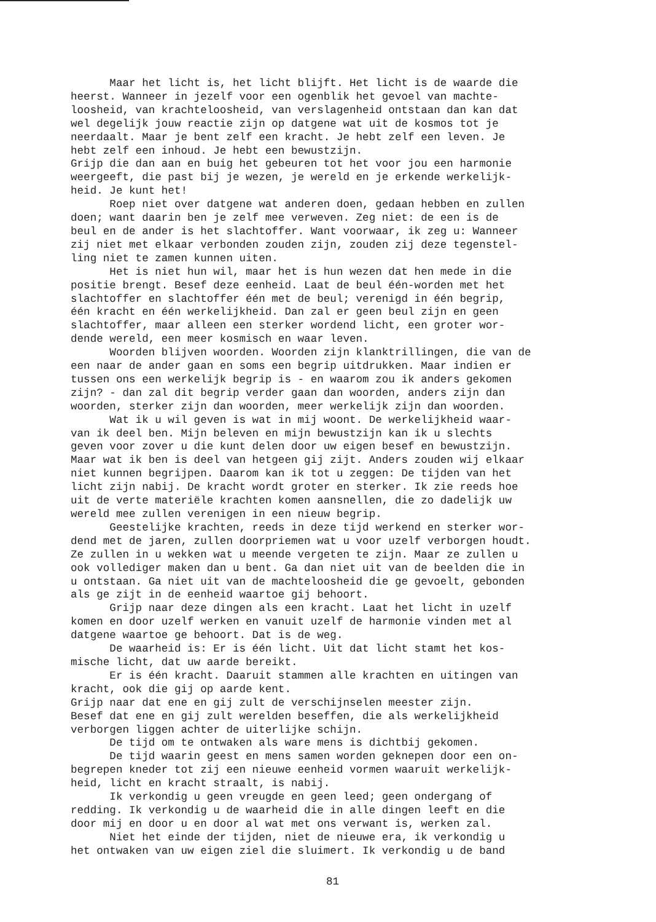Maar het licht is, het licht blijft. Het licht is de waarde die heerst. Wanneer in jezelf voor een ogenblik het gevoel van machte- loosheid, van krachteloosheid, van verslagenheid ontstaan dan kan dat wel degelijk jouw reactie zijn op datgene wat uit de kosmos tot je neerdaalt. Maar je bent zelf een kracht. Je hebt zelf een leven. Je hebt zelf een inhoud. Je hebt een bewustzijn. Grijp die dan aan en buig het gebeuren tot het voor jou een harmonie weergeeft, die past bij je wezen, je wereld en je erkende werkelijk- heid. Je kunt het! Roep niet over datgene wat anderen doen, gedaan hebben en zullen doen; want daarin ben je zelf mee verweven. Zeg niet: de een is de beul en de ander is het slachtoffer. Want voorwaar, ik zeg u: Wanneer zij niet met elkaar verbonden zouden zijn, zouden zij deze tegenstel- ling niet te zamen kunnen uiten. Het is niet hun wil, maar het is hun wezen dat hen mede in die positie brengt. Besef deze eenheid. Laat de beul één-worden met het slachtoffer en slachtoffer één met de beul; verenigd in één begrip, één kracht en één werkelijkheid. Dan zal er geen beul zijn en geen slachtoffer, maar alleen een sterker wordend licht, een groter wor- dende wereld, een meer kosmisch en waar leven. Woorden blijven woorden. Woorden zijn klanktrillingen, die van de een naar de ander gaan en soms een begrip uitdrukken. Maar indien er tussen ons een werkelijk begrip is - en waarom zou ik anders gekomen zijn? - dan zal dit begrip verder gaan dan woorden, anders zijn dan woorden, sterker zijn dan woorden, meer werkelijk zijn dan woorden. Wat ik u wil geven is wat in mij woont. De werkelijkheid waar- van ik deel ben. Mijn beleven en mijn bewustzijn kan ik u slechts geven voor zover u die kunt delen door uw eigen besef en bewustzijn. Maar wat ik ben is deel van hetgeen gij zijt. Anders zouden wij elkaar niet kunnen begrijpen. Daarom kan ik tot u zeggen: De tijden van het licht zijn nabij. De kracht wordt groter en sterker. Ik zie reeds hoe uit de verte materiële krachten komen aansnellen, die zo dadelijk uw wereld mee zullen verenigen in een nieuw begrip. Geestelijke krachten, reeds in deze tijd werkend en sterker wor- dend met de jaren, zullen doorpriemen wat u voor uzelf verborgen houdt. Ze zullen in u wekken wat u meende vergeten te zijn. Maar ze zullen u ook vollediger maken dan u bent. Ga dan niet uit van de beelden die in u ontstaan. Ga niet uit van de machteloosheid die ge gevoelt, gebonden als ge zijt in de eenheid waartoe gij behoort. Grijp naar deze dingen als een kracht. Laat het licht in uzelf komen en door uzelf werken en vanuit uzelf de harmonie vinden met al datgene waartoe ge behoort. Dat is de weg. De waarheid is: Er is één licht. Uit dat licht stamt het kos- mische licht, dat uw aarde bereikt. Er is één kracht. Daaruit stammen alle krachten en uitingen van kracht, ook die gij op aarde kent. Grijp naar dat ene en gij zult de verschijnselen meester zijn. Besef dat ene en gij zult werelden beseffen, die als werkelijkheid verborgen liggen achter de uiterlijke schijn. De tijd om te ontwaken als ware mens is dichtbij gekomen. De tijd waarin geest en mens samen worden geknepen door een on- begrepen kneder tot zij een nieuwe eenheid vormen waaruit werkelijk- heid, licht en kracht straalt, is nabij. Ik verkondig u geen vreugde en geen leed; geen ondergang of redding. Ik verkondig u de waarheid die in alle dingen leeft en die door mij en door u en door al wat met ons verwant is, werken zal. Niet het einde der tijden, niet de nieuwe era, ik verkondig u het ontwaken van uw eigen ziel die sluimert. Ik verkondig u de band
81